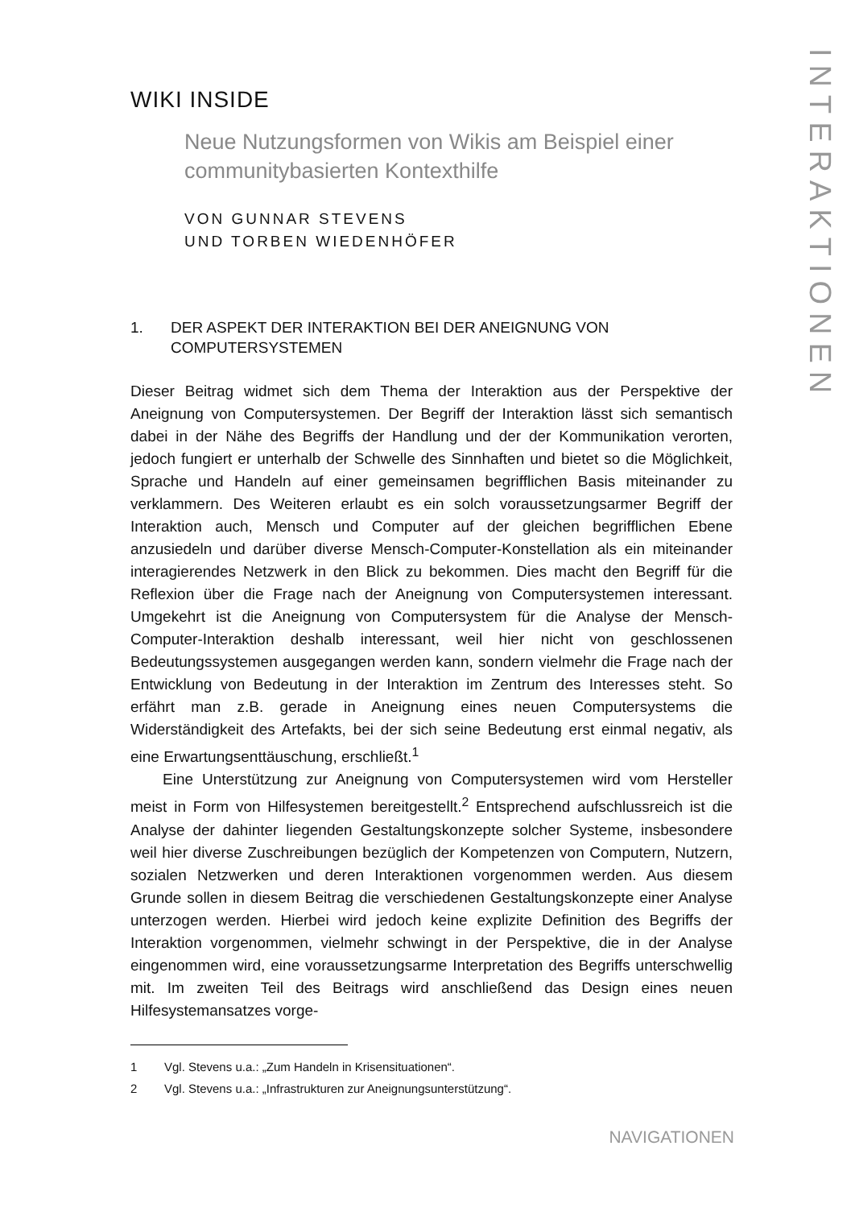INTERAKTIONEN
WIKI INSIDE
Neue Nutzungsformen von Wikis am Beispiel einer communitybasierten Kontexthilfe
VON GUNNAR STEVENS
UND TORBEN WIEDENHÖFER
1. DER ASPEKT DER INTERAKTION BEI DER ANEIGNUNG VON COMPUTERSYSTEMEN
Dieser Beitrag widmet sich dem Thema der Interaktion aus der Perspektive der Aneignung von Computersystemen. Der Begriff der Interaktion lässt sich semantisch dabei in der Nähe des Begriffs der Handlung und der der Kommunikation verorten, jedoch fungiert er unterhalb der Schwelle des Sinnhaften und bietet so die Möglichkeit, Sprache und Handeln auf einer gemeinsamen begrifflichen Basis miteinander zu verklammern. Des Weiteren erlaubt es ein solch voraussetzungsarmer Begriff der Interaktion auch, Mensch und Computer auf der gleichen begrifflichen Ebene anzusiedeln und darüber diverse Mensch-Computer-Konstellation als ein miteinander interagierendes Netzwerk in den Blick zu bekommen. Dies macht den Begriff für die Reflexion über die Frage nach der Aneignung von Computersystemen interessant. Umgekehrt ist die Aneignung von Computersystem für die Analyse der Mensch-Computer-Interaktion deshalb interessant, weil hier nicht von geschlossenen Bedeutungssystemen ausgegangen werden kann, sondern vielmehr die Frage nach der Entwicklung von Bedeutung in der Interaktion im Zentrum des Interesses steht. So erfährt man z.B. gerade in Aneignung eines neuen Computersystems die Widerständigkeit des Artefakts, bei der sich seine Bedeutung erst einmal negativ, als eine Erwartungsenttäuschung, erschließt.<sup>1</sup>
Eine Unterstützung zur Aneignung von Computersystemen wird vom Hersteller meist in Form von Hilfesystemen bereitgestellt.<sup>2</sup> Entsprechend aufschlussreich ist die Analyse der dahinter liegenden Gestaltungskonzepte solcher Systeme, insbesondere weil hier diverse Zuschreibungen bezüglich der Kompetenzen von Computern, Nutzern, sozialen Netzwerken und deren Interaktionen vorgenommen werden. Aus diesem Grunde sollen in diesem Beitrag die verschiedenen Gestaltungskonzepte einer Analyse unterzogen werden. Hierbei wird jedoch keine explizite Definition des Begriffs der Interaktion vorgenommen, vielmehr schwingt in der Perspektive, die in der Analyse eingenommen wird, eine voraussetzungsarme Interpretation des Begriffs unterschwellig mit. Im zweiten Teil des Beitrags wird anschließend das Design eines neuen Hilfesystemansatzes vorge-
1 Vgl. Stevens u.a.: „Zum Handeln in Krisensituationen“.
2 Vgl. Stevens u.a.: „Infrastrukturen zur Aneignungsunterstützung“.
NAVIGATIONEN